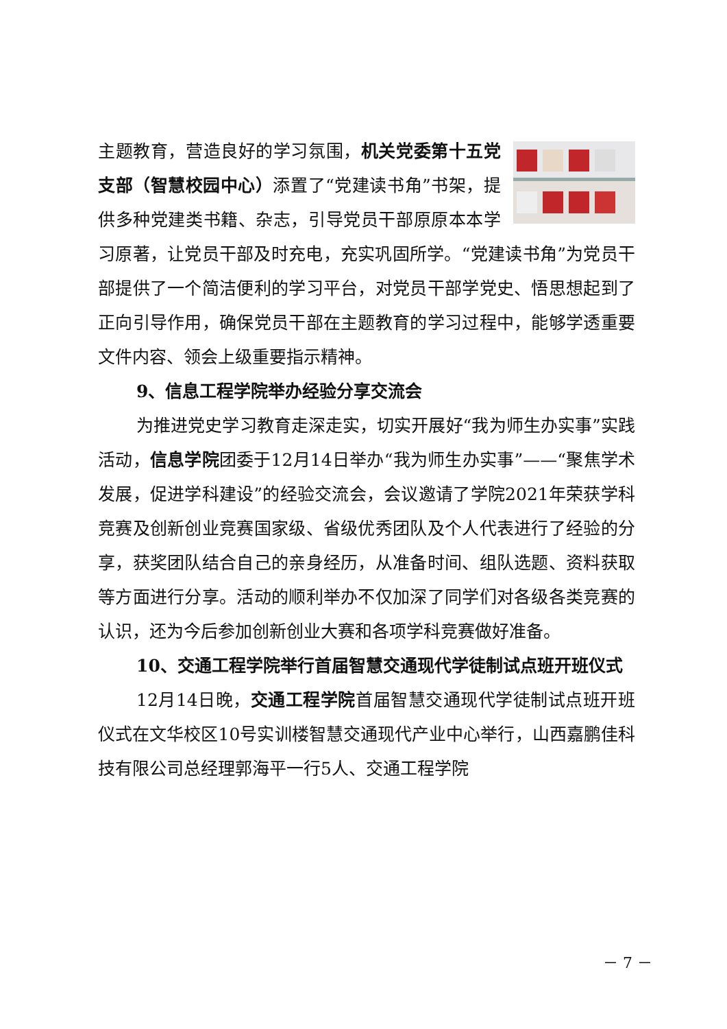主题教育，营造良好的学习氛围，机关党委第十五党支部（智慧校园中心）添置了“党建读书角”书架，提供多种党建类书籍、杂志，引导党员干部原原本本学习原著，让党员干部及时充电，充实巩固所学。“党建读书角”为党员干部提供了一个简洁便利的学习平台，对党员干部学党史、悟思想起到了正向引导作用，确保党员干部在主题教育的学习过程中，能够学透重要文件内容、领会上级重要指示精神。
9、信息工程学院举办经验分享交流会
为推进党史学习教育走深走实，切实开展好“我为师生办实事”实践活动，信息学院团委于12月14日举办“我为师生办实事”——“聚焦学术发展，促进学科建设”的经验交流会，会议邀请了学院2021年荣获学科竞赛及创新创业竞赛国家级、省级优秀团队及个人代表进行了经验的分享，获奖团队结合自己的亲身经历，从准备时间、组队选题、资料获取等方面进行分享。活动的顺利举办不仅加深了同学们对各级各类竞赛的认识，还为今后参加创新创业大赛和各项学科竞赛做好准备。
10、交通工程学院举行首届智慧交通现代学徒制试点班开班仪式
12月14日晚，交通工程学院首届智慧交通现代学徒制试点班开班仪式在文华校区10号实训楼智慧交通现代产业中心举行，山西嘉鹏佳科技有限公司总经理郭海平一行5人、交通工程学院
－ 7 －